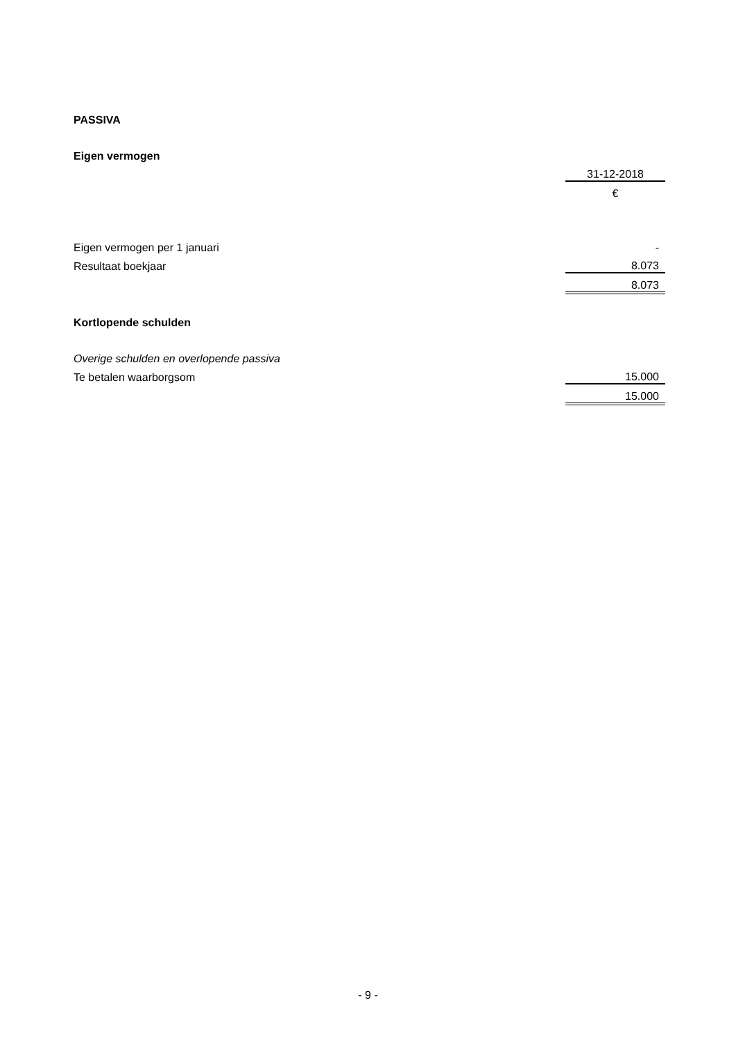| PASSIVA | |
| Eigen vermogen | |
| | 31-12-2018 |
| | € |
| Eigen vermogen per 1 januari | - |
| Resultaat boekjaar | 8.073 |
| | 8.073 |
| Kortlopende schulden | |
| Overige schulden en overlopende passiva | |
| Te betalen waarborgsom | 15.000 |
| | 15.000 |
- 9 -